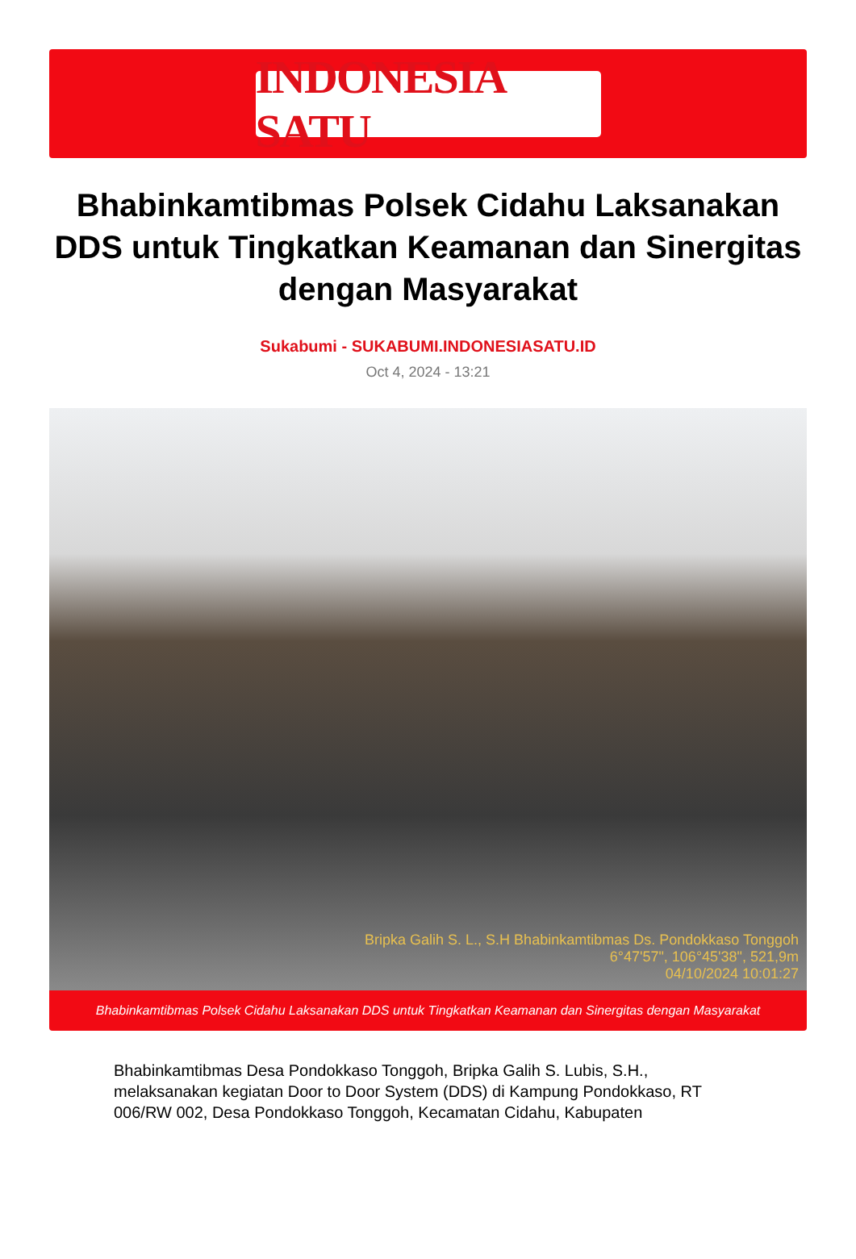INDONESIA SATU
Bhabinkamtibmas Polsek Cidahu Laksanakan DDS untuk Tingkatkan Keamanan dan Sinergitas dengan Masyarakat
Sukabumi - SUKABUMI.INDONESIASATU.ID
Oct 4, 2024 - 13:21
Bripka Galih S. L., S.H Bhabinkamtibmas Ds. Pondokkaso Tonggoh
6°47'57", 106°45'38", 521,9m
04/10/2024 10:01:27
Bhabinkamtibmas Polsek Cidahu Laksanakan DDS untuk Tingkatkan Keamanan dan Sinergitas dengan Masyarakat
Bhabinkamtibmas Desa Pondokkaso Tonggoh, Bripka Galih S. Lubis, S.H., melaksanakan kegiatan Door to Door System (DDS) di Kampung Pondokkaso, RT 006/RW 002, Desa Pondokkaso Tonggoh, Kecamatan Cidahu, Kabupaten